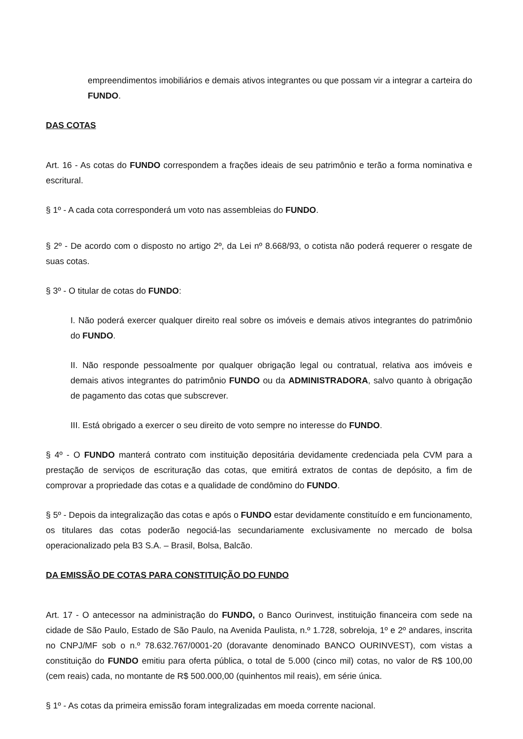empreendimentos imobiliários e demais ativos integrantes ou que possam vir a integrar a carteira do FUNDO.
DAS COTAS
Art. 16 - As cotas do FUNDO correspondem a frações ideais de seu patrimônio e terão a forma nominativa e escritural.
§ 1º - A cada cota corresponderá um voto nas assembleias do FUNDO.
§ 2º - De acordo com o disposto no artigo 2º, da Lei nº 8.668/93, o cotista não poderá requerer o resgate de suas cotas.
§ 3º - O titular de cotas do FUNDO:
I. Não poderá exercer qualquer direito real sobre os imóveis e demais ativos integrantes do patrimônio do FUNDO.
II. Não responde pessoalmente por qualquer obrigação legal ou contratual, relativa aos imóveis e demais ativos integrantes do patrimônio FUNDO ou da ADMINISTRADORA, salvo quanto à obrigação de pagamento das cotas que subscrever.
III. Está obrigado a exercer o seu direito de voto sempre no interesse do FUNDO.
§ 4º - O FUNDO manterá contrato com instituição depositária devidamente credenciada pela CVM para a prestação de serviços de escrituração das cotas, que emitirá extratos de contas de depósito, a fim de comprovar a propriedade das cotas e a qualidade de condômino do FUNDO.
§ 5º - Depois da integralização das cotas e após o FUNDO estar devidamente constituído e em funcionamento, os titulares das cotas poderão negociá-las secundariamente exclusivamente no mercado de bolsa operacionalizado pela B3 S.A. – Brasil, Bolsa, Balcão.
DA EMISSÃO DE COTAS PARA CONSTITUIÇÃO DO FUNDO
Art. 17 - O antecessor na administração do FUNDO, o Banco Ourinvest, instituição financeira com sede na cidade de São Paulo, Estado de São Paulo, na Avenida Paulista, n.º 1.728, sobreloja, 1º e 2º andares, inscrita no CNPJ/MF sob o n.º 78.632.767/0001-20 (doravante denominado BANCO OURINVEST), com vistas a constituição do FUNDO emitiu para oferta pública, o total de 5.000 (cinco mil) cotas, no valor de R$ 100,00 (cem reais) cada, no montante de R$ 500.000,00 (quinhentos mil reais), em série única.
§ 1º - As cotas da primeira emissão foram integralizadas em moeda corrente nacional.